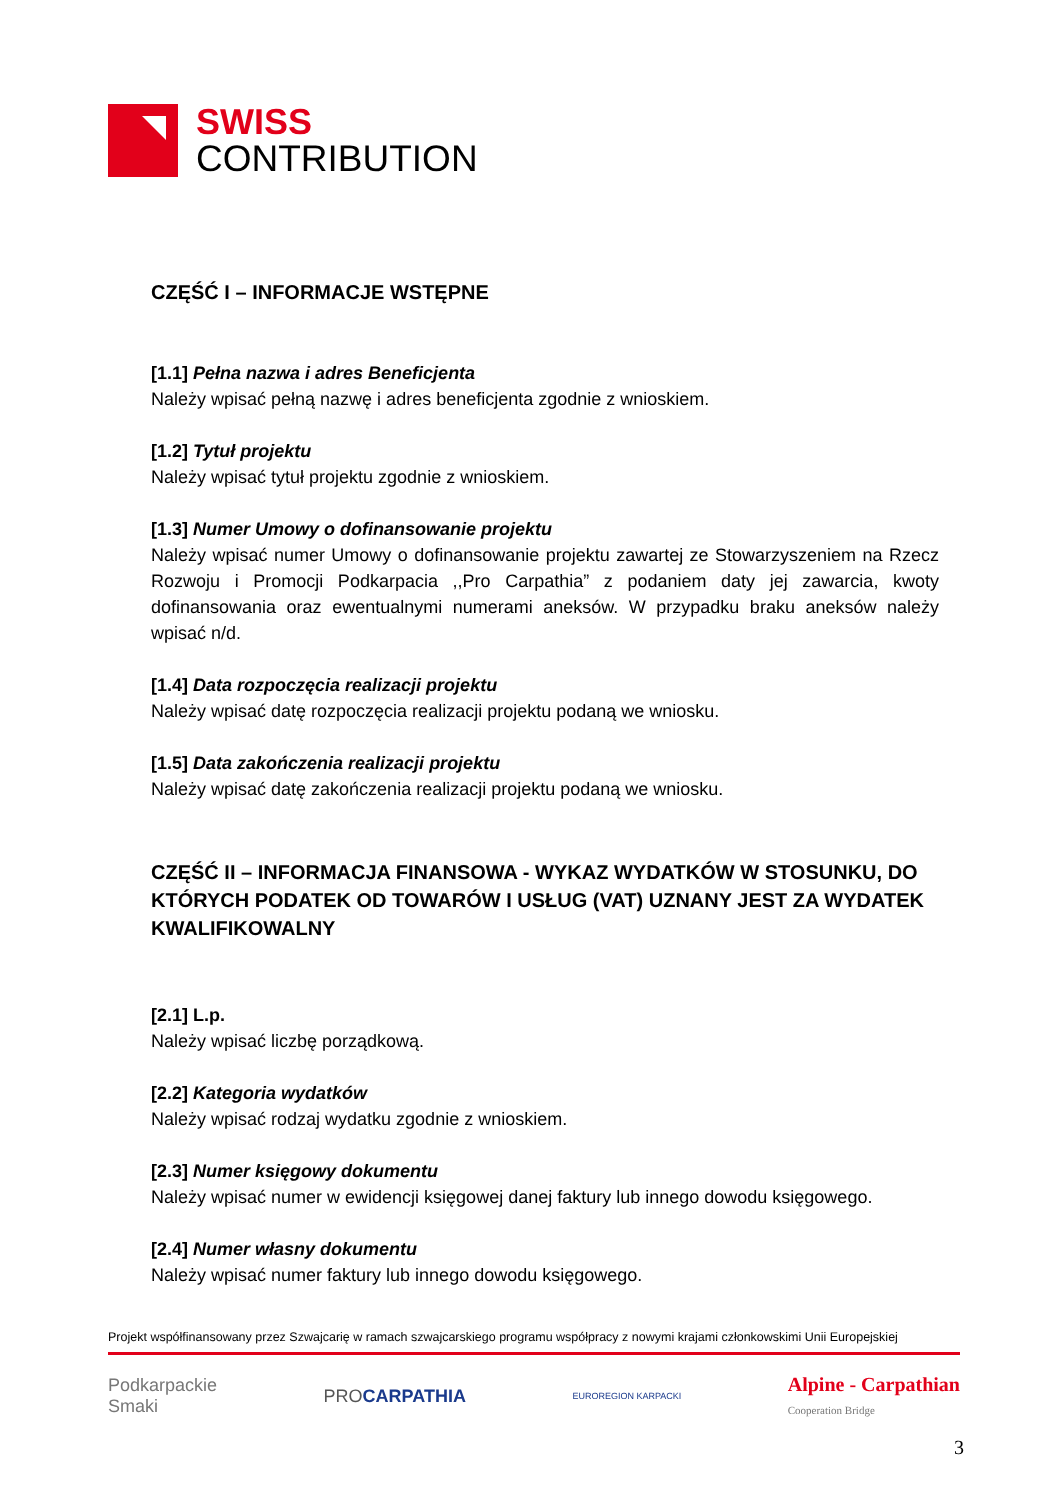SWISS
CONTRIBUTION
CZĘŚĆ I – INFORMACJE WSTĘPNE
[1.1] Pełna nazwa i adres Beneficjenta
Należy wpisać pełną nazwę i adres beneficjenta zgodnie z wnioskiem.
[1.2] Tytuł projektu
Należy wpisać tytuł projektu zgodnie z wnioskiem.
[1.3] Numer Umowy o dofinansowanie projektu
Należy wpisać numer Umowy o dofinansowanie projektu zawartej ze Stowarzyszeniem na Rzecz Rozwoju i Promocji Podkarpacia ,,Pro Carpathia” z podaniem daty jej zawarcia, kwoty dofinansowania oraz ewentualnymi numerami aneksów. W przypadku braku aneksów należy wpisać n/d.
[1.4] Data rozpoczęcia realizacji projektu
Należy wpisać datę rozpoczęcia realizacji projektu podaną we wniosku.
[1.5] Data zakończenia realizacji projektu
Należy wpisać datę zakończenia realizacji projektu podaną we wniosku.
CZĘŚĆ II – INFORMACJA FINANSOWA - WYKAZ WYDATKÓW W STOSUNKU, DO KTÓRYCH PODATEK OD TOWARÓW I USŁUG (VAT) UZNANY JEST ZA WYDATEK KWALIFIKOWALNY
[2.1] L.p.
Należy wpisać liczbę porządkową.
[2.2] Kategoria wydatków
Należy wpisać rodzaj wydatku zgodnie z wnioskiem.
[2.3] Numer księgowy dokumentu
Należy wpisać numer w ewidencji księgowej danej faktury lub innego dowodu księgowego.
[2.4] Numer własny dokumentu
Należy wpisać numer faktury lub innego dowodu księgowego.
Projekt współfinansowany przez Szwajcarię w ramach szwajcarskiego programu współpracy z nowymi krajami członkowskimi Unii Europejskiej
Podkarpackie
Smaki PRO CARPATHIA EUROREGION KARPACKI Alpine - Carpathian
Cooperation Bridge
3